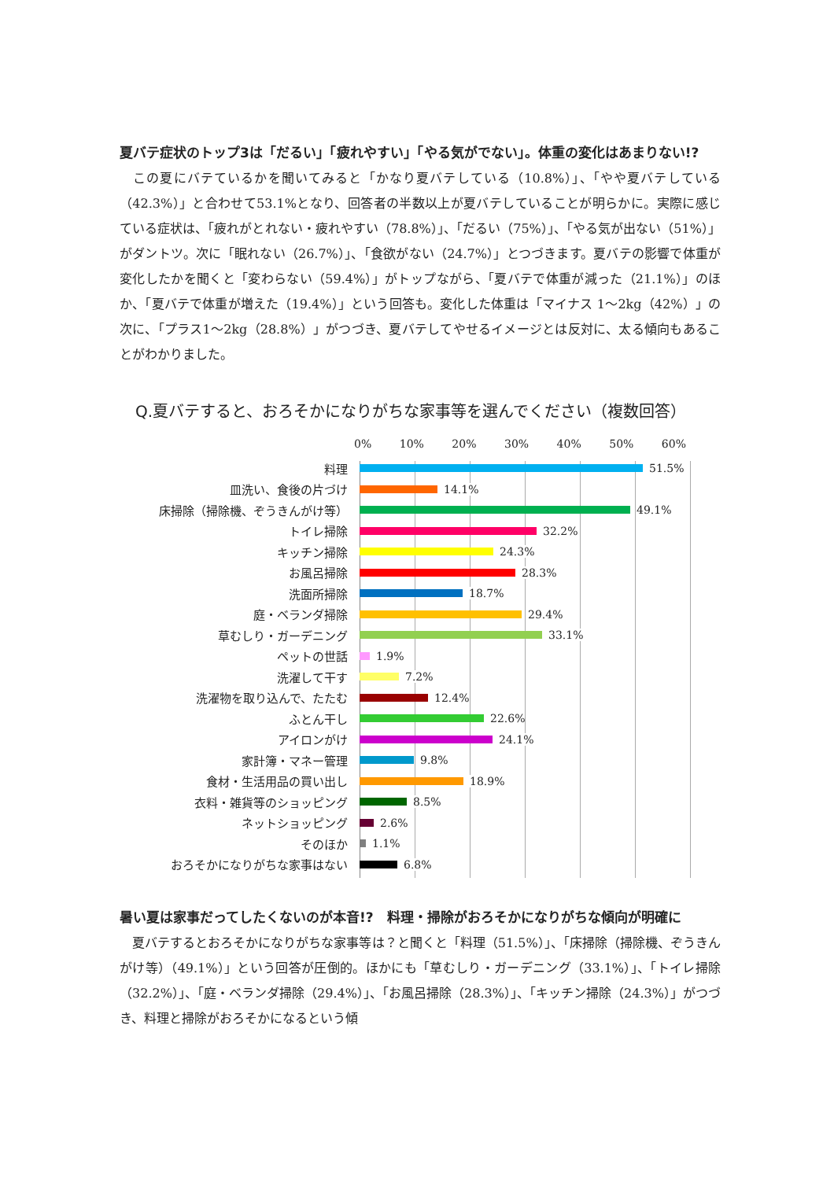夏バテ症状のトップ3は「だるい」「疲れやすい」「やる気がでない」。体重の変化はあまりない!?
　この夏にバテているかを聞いてみると「かなり夏バテしている（10.8%）」、「やや夏バテしている（42.3%）」と合わせて53.1%となり、回答者の半数以上が夏バテしていることが明らかに。実際に感じている症状は、「疲れがとれない・疲れやすい（78.8%）」、「だるい（75%）」、「やる気が出ない（51%）」がダントツ。次に「眠れない（26.7%）」、「食欲がない（24.7%）」とつづきます。夏バテの影響で体重が変化したかを聞くと「変わらない（59.4%）」がトップながら、「夏バテで体重が減った（21.1%）」のほか、「夏バテで体重が増えた（19.4%）」という回答も。変化した体重は「マイナス 1～2kg（42%）」の次に、「プラス1～2kg（28.8%）」がつづき、夏バテしてやせるイメージとは反対に、太る傾向もあることがわかりました。
Q.夏バテすると、おろそかになりがちな家事等を選んでください（複数回答）
0% 10% 20% 30% 40% 50% 60%
料理 51.5%
皿洗い、食後の片づけ 14.1%
床掃除（掃除機、ぞうきんがけ等） 49.1%
トイレ掃除 32.2%
キッチン掃除 24.3%
お風呂掃除 28.3%
洗面所掃除 18.7%
庭・ベランダ掃除 29.4%
草むしり・ガーデニング 33.1%
ペットの世話 1.9%
洗濯して干す 7.2%
洗濯物を取り込んで、たたむ 12.4%
ふとん干し 22.6%
アイロンがけ 24.1%
家計簿・マネー管理 9.8%
食材・生活用品の買い出し 18.9%
衣料・雑貨等のショッピング 8.5%
ネットショッピング 2.6%
そのほか 1.1%
おろそかになりがちな家事はない 6.8%
暑い夏は家事だってしたくないのが本音!?　料理・掃除がおろそかになりがちな傾向が明確に
　夏バテするとおろそかになりがちな家事等は？と聞くと「料理（51.5%）」、「床掃除（掃除機、ぞうきんがけ等）（49.1%）」という回答が圧倒的。ほかにも「草むしり・ガーデニング（33.1%）」、「トイレ掃除（32.2%）」、「庭・ベランダ掃除（29.4%）」、「お風呂掃除（28.3%）」、「キッチン掃除（24.3%）」がつづき、料理と掃除がおろそかになるという傾